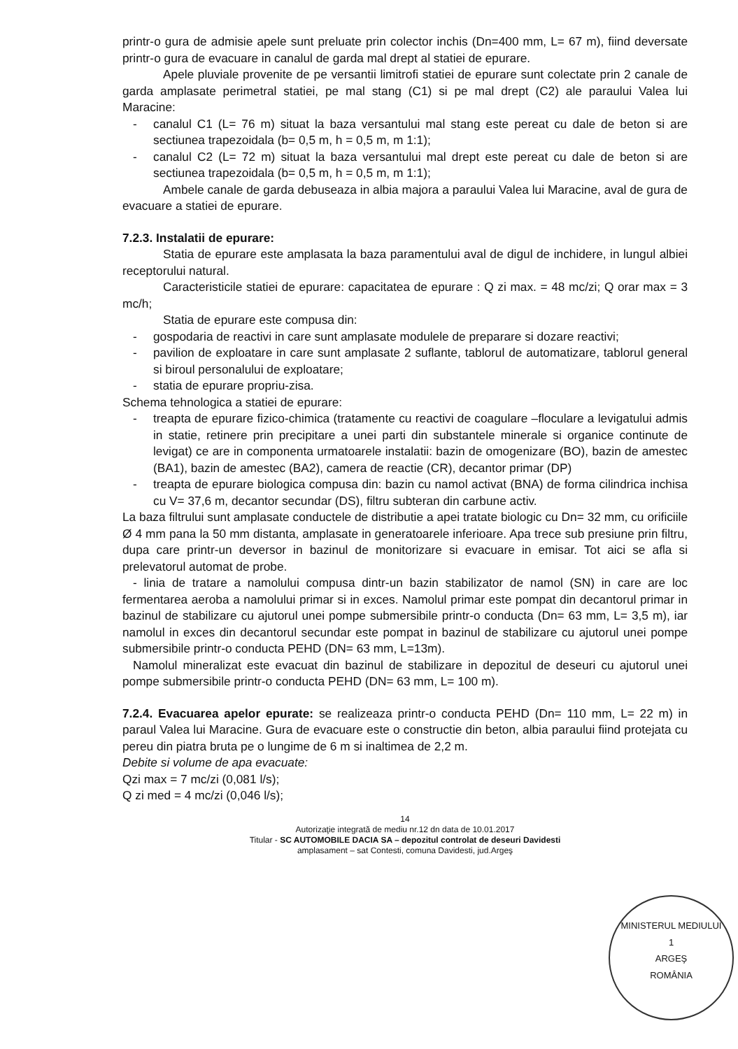printr-o gura de admisie apele sunt preluate prin colector inchis (Dn=400 mm, L= 67 m), fiind deversate printr-o gura de evacuare in canalul de garda mal drept al statiei de epurare.
Apele pluviale provenite de pe versantii limitrofi statiei de epurare sunt colectate prin 2 canale de garda amplasate perimetral statiei, pe mal stang (C1) si pe mal drept (C2) ale paraului Valea lui Maracine:
- canalul C1 (L= 76 m) situat la baza versantului mal stang este pereat cu dale de beton si are sectiunea trapezoidala (b= 0,5 m, h = 0,5 m, m 1:1);
- canalul C2 (L= 72 m) situat la baza versantului mal drept este pereat cu dale de beton si are sectiunea trapezoidala (b= 0,5 m, h = 0,5 m, m 1:1);
Ambele canale de garda debuseaza in albia majora a paraului Valea lui Maracine, aval de gura de evacuare a statiei de epurare.
7.2.3. Instalatii de epurare:
Statia de epurare este amplasata la baza paramentului aval de digul de inchidere, in lungul albiei receptorului natural.
Caracteristicile statiei de epurare: capacitatea de epurare : Q zi max. = 48 mc/zi; Q orar max = 3 mc/h;
Statia de epurare este compusa din:
- gospodaria de reactivi in care sunt amplasate modulele de preparare si dozare reactivi;
- pavilion de exploatare in care sunt amplasate 2 suflante, tablorul de automatizare, tablorul general si biroul personalului de exploatare;
- statia de epurare propriu-zisa.
Schema tehnologica a statiei de epurare:
- treapta de epurare fizico-chimica (tratamente cu reactivi de coagulare –floculare a levigatului admis in statie, retinere prin precipitare a unei parti din substantele minerale si organice continute de levigat) ce are in componenta urmatoarele instalatii: bazin de omogenizare (BO), bazin de amestec (BA1), bazin de amestec (BA2), camera de reactie (CR), decantor primar (DP)
- treapta de epurare biologica compusa din: bazin cu namol activat (BNA) de forma cilindrica inchisa cu V= 37,6 m, decantor secundar (DS), filtru subteran din carbune activ.
La baza filtrului sunt amplasate conductele de distributie a apei tratate biologic cu Dn= 32 mm, cu orificiile Ø 4 mm pana la 50 mm distanta, amplasate in generatoarele inferioare. Apa trece sub presiune prin filtru, dupa care printr-un deversor in bazinul de monitorizare si evacuare in emisar. Tot aici se afla si prelevatorul automat de probe.
- linia de tratare a namolului compusa dintr-un bazin stabilizator de namol (SN) in care are loc fermentarea aeroba a namolului primar si in exces. Namolul primar este pompat din decantorul primar in bazinul de stabilizare cu ajutorul unei pompe submersibile printr-o conducta (Dn= 63 mm, L= 3,5 m), iar namolul in exces din decantorul secundar este pompat in bazinul de stabilizare cu ajutorul unei pompe submersibile printr-o conducta PEHD (DN= 63 mm, L=13m).
Namolul mineralizat este evacuat din bazinul de stabilizare in depozitul de deseuri cu ajutorul unei pompe submersibile printr-o conducta PEHD (DN= 63 mm, L= 100 m).
7.2.4. Evacuarea apelor epurate: se realizeaza printr-o conducta PEHD (Dn= 110 mm, L= 22 m) in paraul Valea lui Maracine. Gura de evacuare este o constructie din beton, albia paraului fiind protejata cu pereu din piatra bruta pe o lungime de 6 m si inaltimea de 2,2 m.
Debite si volume de apa evacuate:
Qzi max = 7 mc/zi (0,081 l/s);
Q zi med = 4 mc/zi (0,046 l/s);
14
Autorizaţie integrată de mediu nr.12 dn data de 10.01.2017
Titular - SC AUTOMOBILE DACIA SA – depozitul controlat de deseuri Davidesti
amplasament – sat Contesti, comuna Davidesti, jud.Argeş
MINISTERUL MEDIULUI
1
ARGEŞ
ROMÂNIA